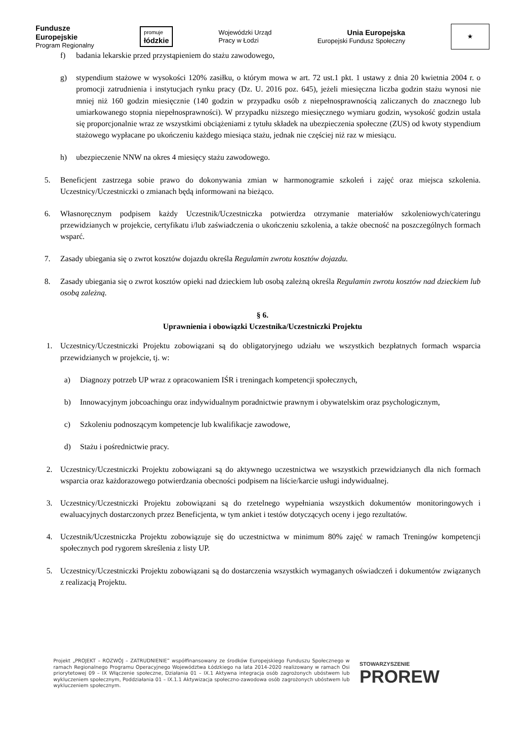Fundusze
Europejskie
Program Regionalny
promuje
łódzkie
Wojewódzki Urząd
Pracy w Łodzi
Unia Europejska
Europejski Fundusz Społeczny
★
f) badania lekarskie przed przystąpieniem do stażu zawodowego,
g) stypendium stażowe w wysokości 120% zasiłku, o którym mowa w art. 72 ust.1 pkt. 1 ustawy z dnia 20 kwietnia 2004 r. o promocji zatrudnienia i instytucjach rynku pracy (Dz. U. 2016 poz. 645), jeżeli miesięczna liczba godzin stażu wynosi nie mniej niż 160 godzin miesięcznie (140 godzin w przypadku osób z niepełnosprawnością zaliczanych do znacznego lub umiarkowanego stopnia niepełnosprawności). W przypadku niższego miesięcznego wymiaru godzin, wysokość godzin ustala się proporcjonalnie wraz ze wszystkimi obciążeniami z tytułu składek na ubezpieczenia społeczne (ZUS) od kwoty stypendium stażowego wypłacane po ukończeniu każdego miesiąca stażu, jednak nie częściej niż raz w miesiącu.
h) ubezpieczenie NNW na okres 4 miesięcy stażu zawodowego.
5. Beneficjent zastrzega sobie prawo do dokonywania zmian w harmonogramie szkoleń i zajęć oraz miejsca szkolenia. Uczestnicy/Uczestniczki o zmianach będą informowani na bieżąco.
6. Własnoręcznym podpisem każdy Uczestnik/Uczestniczka potwierdza otrzymanie materiałów szkoleniowych/cateringu przewidzianych w projekcie, certyfikatu i/lub zaświadczenia o ukończeniu szkolenia, a także obecność na poszczególnych formach wsparć.
7. Zasady ubiegania się o zwrot kosztów dojazdu określa Regulamin zwrotu kosztów dojazdu.
8. Zasady ubiegania się o zwrot kosztów opieki nad dzieckiem lub osobą zależną określa Regulamin zwrotu kosztów nad dzieckiem lub osobą zależną.
§ 6.
Uprawnienia i obowiązki Uczestnika/Uczestniczki Projektu
1. Uczestnicy/Uczestniczki Projektu zobowiązani są do obligatoryjnego udziału we wszystkich bezpłatnych formach wsparcia przewidzianych w projekcie, tj. w:
a) Diagnozy potrzeb UP wraz z opracowaniem IŚR i treningach kompetencji społecznych,
b) Innowacyjnym jobcoachingu oraz indywidualnym poradnictwie prawnym i obywatelskim oraz psychologicznym,
c) Szkoleniu podnoszącym kompetencje lub kwalifikacje zawodowe,
d) Stażu i pośrednictwie pracy.
2. Uczestnicy/Uczestniczki Projektu zobowiązani są do aktywnego uczestnictwa we wszystkich przewidzianych dla nich formach wsparcia oraz każdorazowego potwierdzania obecności podpisem na liście/karcie usługi indywidualnej.
3. Uczestnicy/Uczestniczki Projektu zobowiązani są do rzetelnego wypełniania wszystkich dokumentów monitoringowych i ewaluacyjnych dostarczonych przez Beneficjenta, w tym ankiet i testów dotyczących oceny i jego rezultatów.
4. Uczestnik/Uczestniczka Projektu zobowiązuje się do uczestnictwa w minimum 80% zajęć w ramach Treningów kompetencji społecznych pod rygorem skreślenia z listy UP.
5. Uczestnicy/Uczestniczki Projektu zobowiązani są do dostarczenia wszystkich wymaganych oświadczeń i dokumentów związanych z realizacją Projektu.
Projekt „PROJEKT – ROZWÓJ – ZATRUDNIENIE” współfinansowany ze środków Europejskiego Funduszu Społecznego w ramach Regionalnego Programu Operacyjnego Województwa Łódzkiego na lata 2014-2020 realizowany w ramach Osi priorytetowej 09 – IX Włączenie społeczne, Działania 01 – IX.1 Aktywna integracja osób zagrożonych ubóstwem lub wykluczeniem społecznym, Poddziałania 01 – IX.1.1 Aktywizacja społeczno-zawodowa osób zagrożonych ubóstwem lub wykluczeniem społecznym.
STOWARZYSZENIE
PROREW